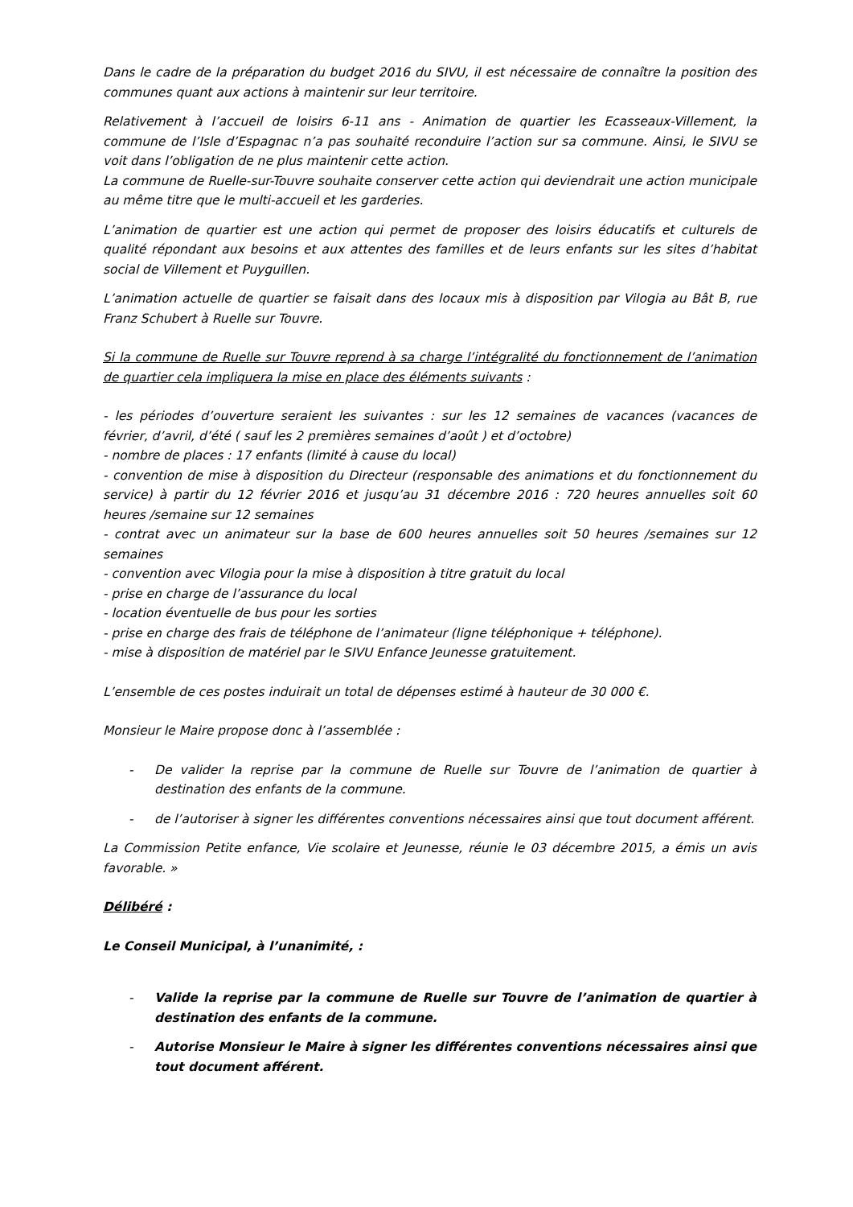Dans le cadre de la préparation du budget 2016 du SIVU, il est nécessaire de connaître la position des communes quant aux actions à maintenir sur leur territoire.
Relativement à l’accueil de loisirs 6-11 ans - Animation de quartier les Ecasseaux-Villement, la commune de l’Isle d’Espagnac n’a pas souhaité reconduire l’action sur sa commune. Ainsi, le SIVU se voit dans l’obligation de ne plus maintenir cette action.
La commune de Ruelle-sur-Touvre souhaite conserver cette action qui deviendrait une action municipale au même titre que le multi-accueil et les garderies.
L’animation de quartier est une action qui permet de proposer des loisirs éducatifs et culturels de qualité répondant aux besoins et aux attentes des familles et de leurs enfants sur les sites d’habitat social de Villement et Puyguillen.
L’animation actuelle de quartier se faisait dans des locaux mis à disposition par Vilogia au Bât B, rue Franz Schubert à Ruelle sur Touvre.
Si la commune de Ruelle sur Touvre reprend à sa charge l’intégralité du fonctionnement de l’animation de quartier cela impliquera la mise en place des éléments suivants :
- les périodes d’ouverture seraient les suivantes : sur les 12 semaines de vacances (vacances de février, d’avril, d’été ( sauf les 2 premières semaines d’août ) et d’octobre)
- nombre de places : 17 enfants (limité à cause du local)
- convention de mise à disposition du Directeur (responsable des animations et du fonctionnement du service) à partir du 12 février 2016 et jusqu’au 31 décembre 2016 : 720 heures annuelles soit 60 heures /semaine sur 12 semaines
- contrat avec un animateur sur la base de 600 heures annuelles soit 50 heures /semaines sur 12 semaines
- convention avec Vilogia pour la mise à disposition à titre gratuit du local
- prise en charge de l’assurance du local
- location éventuelle de bus pour les sorties
- prise en charge des frais de téléphone de l’animateur (ligne téléphonique + téléphone).
- mise à disposition de matériel par le SIVU Enfance Jeunesse gratuitement.
L’ensemble de ces postes induirait un total de dépenses estimé à hauteur de 30 000 €.
Monsieur le Maire propose donc à l’assemblée :
- De valider la reprise par la commune de Ruelle sur Touvre de l’animation de quartier à destination des enfants de la commune.
- de l’autoriser à signer les différentes conventions nécessaires ainsi que tout document afférent.
La Commission Petite enfance, Vie scolaire et Jeunesse, réunie le 03 décembre 2015, a émis un avis favorable. »
Délibéré :
Le Conseil Municipal, à l’unanimité, :
- Valide la reprise par la commune de Ruelle sur Touvre de l’animation de quartier à destination des enfants de la commune.
- Autorise Monsieur le Maire à signer les différentes conventions nécessaires ainsi que tout document afférent.